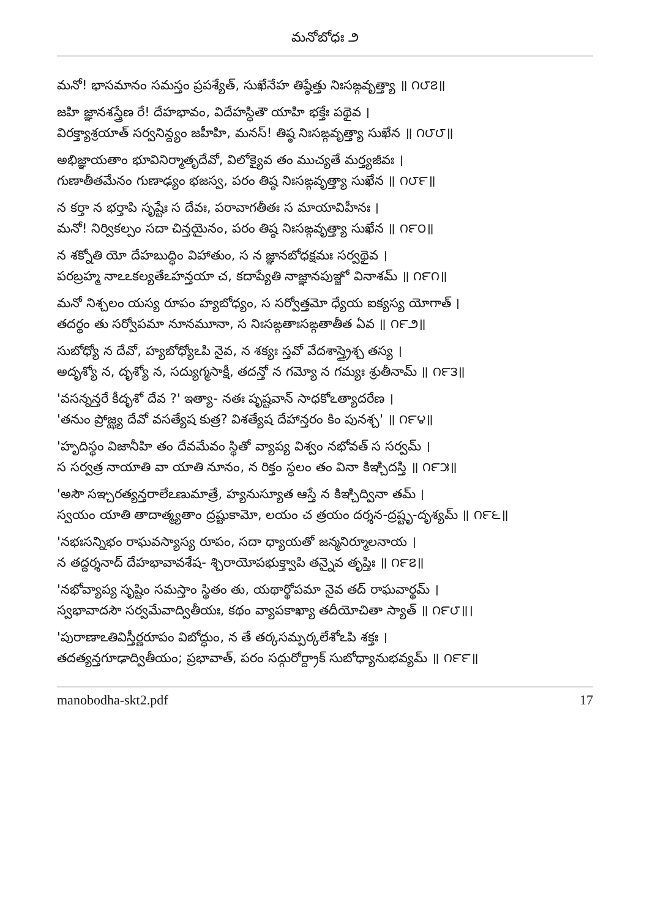మనోబోధః ౨
మనో! భాసమానం సమస్తం ప్రపశ్యేత్, సుఖేనేహ తిష్ఠేత్తు నిఃసఙ్గవృత్త్యా ॥ ౧౮౭॥
జహి జ్ఞానశస్త్రేణ రే! దేహభావం, విదేహస్థితౌ యాహి భక్తేః పథైవ ।
విరక్త్యాశ్రయాత్ సర్వనిన్ద్యం జహీహి, మనస్! తిష్ఠ నిఃసఙ్గవృత్త్యా సుఖేన ॥ ౧౮౮॥
అభిజ్ఞాయతాం భూవినిర్మాతృదేవో, విలోక్యైవ తం ముచ్యతే మర్త్యజీవః ।
గుణాతీతమేనం గుణాఢ్యం భజస్వ, పరం తిష్ఠ నిఃసఙ్గవృత్త్యా సుఖేన ॥ ౧౮౯॥
న కర్తా న భర్తాపి సృష్టేః స దేవః, పరావాగతీతః స మాయావిహీనః ।
మనో! నిర్వికల్పం సదా చిన్తయైనం, పరం తిష్ఠ నిఃసఙ్గవృత్త్యా సుఖేన ॥ ౧౯౦॥
న శక్నోతి యో దేహబుద్ధిం విహాతుం, స న జ్ఞానబోధక్షమః సర్వథైవ ।
పరబ్రహ్మ నాఽఽకల్యతేఽహన్తయా చ, కదాప్యేతి నాజ్ఞానపుఞ్జో వినాశమ్ ॥ ౧౯౧॥
మనో నిశ్చలం యస్య రూపం హ్యబోధ్యం, స సర్వోత్తమో ధ్యేయ ఐక్యస్య యోగాత్ ।
తదర్థం తు సర్వోపమా నూనమూనా, స నిఃసఙ్గతాఃసఙ్గతాతీత ఏవ ॥ ౧౯౨॥
సుబోధ్యో న దేవో, హ్యబోధ్యోఽపి నైవ, న శక్యః స్తవో వేదశాస్త్రైశ్చ తస్య ।
అదృశ్యో న, దృశ్యో న, సద్యుగ్మసాక్షీ, తదన్తో న గమ్యో న గమ్యః శ్రుతీనామ్ ॥ ౧౯౩॥
'వసన్నన్తరే కీదృశో దేవ ?' ఇత్యా- నతః పృష్టవాన్ సాధకోఽత్యాదరేణ ।
'తనుం ప్రోజ్ఝ్య దేవో వసత్యేష కుత్ర? విశత్యేష దేహాన్తరం కిం పునశ్చ' ॥ ౧౯౪॥
'హృదిస్థం విజానీహి తం దేవమేవం స్థితో వ్యాప్య విశ్వం నభోవత్ స సర్వమ్ ।
స సర్వత్ర నాయాతి వా యాతి నూనం, న రిక్తం స్థలం తం వినా కిఞ్చిదస్తి ॥ ౧౯౫॥
'అసౌ సఞ్చరత్యన్తరాలేఽణుమాత్రే, హ్యనుస్యూత ఆస్తే న కిఞ్చిద్వినా తమ్ ।
స్వయం యాతి తాదాత్మ్యతాం ద్రష్టుకామో, లయం చ త్రయం దర్శన-ద్రష్టృ-దృశ్యమ్ ॥ ౧౯౬॥
'నభఃసన్నిభం రాఘవస్యాస్య రూపం, సదా ధ్యాయతో జన్మనిర్మూలనాయ ।
న తద్దర్శనాద్ దేహభావావశేష- శ్చిరాయోపభుక్త్వాపి తన్నైవ తృప్తిః ॥ ౧౯౭॥
'నభోవ్యాప్య సృష్టిం సమస్తాం స్థితం తు, యథార్థోపమా నైవ తద్ రాఘవార్థమ్ ।
స్వభావాదసౌ సర్వమేవాద్వితీయః, కథం వ్యాపకాఖ్యా తదీయోచితా స్యాత్ ॥ ౧౯౮॥।
'పురాణాఽతివిస్తీర్ణరూపం విబోద్ధుం, న తే తర్కసమ్పర్కలేశోఽపి శక్తః ।
తదత్యన్తగూఢాద్వితీయం; ప్రభావాత్, పరం సద్గురోర్ద్రాక్ సుబోధ్యానుభవ్యమ్ ॥ ౧౯౯॥
manobodha-skt2.pdf 17